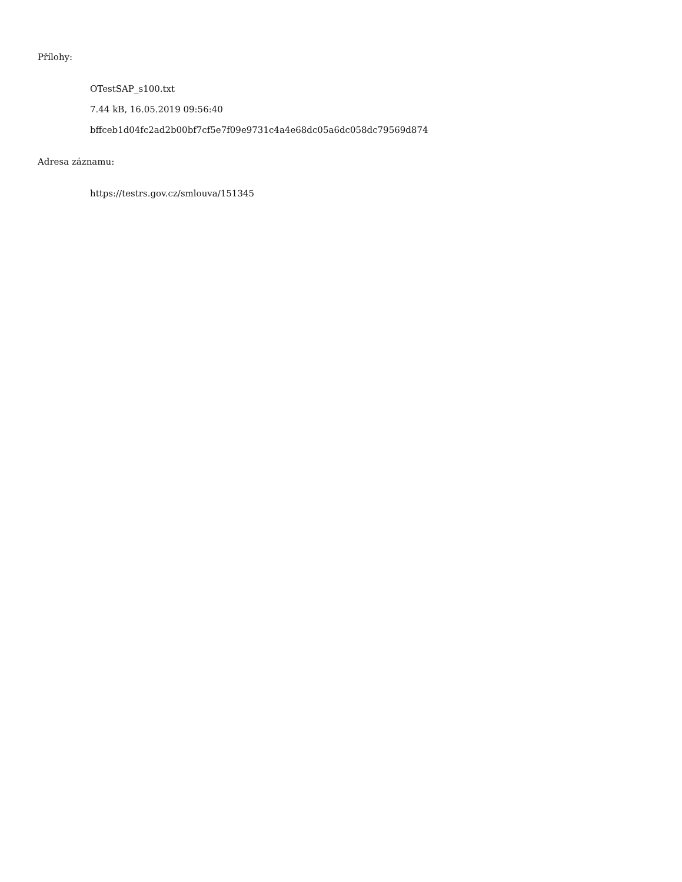Přílohy:
OTestSAP_s100.txt
7.44 kB, 16.05.2019 09:56:40
bffceb1d04fc2ad2b00bf7cf5e7f09e9731c4a4e68dc05a6dc058dc79569d874
Adresa záznamu:
https://testrs.gov.cz/smlouva/151345